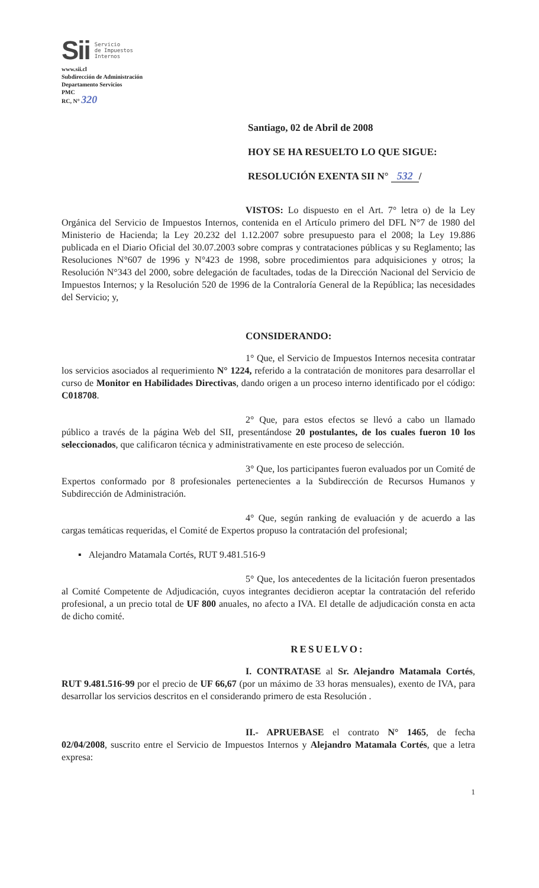Sii
Servicio
de Impuestos
Internos
www.sii.cl
Subdirección de Administración
Departamento Servicios
PMC
RC, N° 320
Santiago, 02 de Abril de 2008
HOY SE HA RESUELTO LO QUE SIGUE:
RESOLUCIÓN EXENTA SII N° 532 /
VISTOS: Lo dispuesto en el Art. 7° letra o) de la Ley Orgánica del Servicio de Impuestos Internos, contenida en el Artículo primero del DFL N°7 de 1980 del Ministerio de Hacienda; la Ley 20.232 del 1.12.2007 sobre presupuesto para el 2008; la Ley 19.886 publicada en el Diario Oficial del 30.07.2003 sobre compras y contrataciones públicas y su Reglamento; las Resoluciones N°607 de 1996 y N°423 de 1998, sobre procedimientos para adquisiciones y otros; la Resolución N°343 del 2000, sobre delegación de facultades, todas de la Dirección Nacional del Servicio de Impuestos Internos; y la Resolución 520 de 1996 de la Contraloría General de la República; las necesidades del Servicio; y,
CONSIDERANDO:
1° Que, el Servicio de Impuestos Internos necesita contratar los servicios asociados al requerimiento N° 1224, referido a la contratación de monitores para desarrollar el curso de Monitor en Habilidades Directivas, dando origen a un proceso interno identificado por el código: C018708.
2° Que, para estos efectos se llevó a cabo un llamado público a través de la página Web del SII, presentándose 20 postulantes, de los cuales fueron 10 los seleccionados, que calificaron técnica y administrativamente en este proceso de selección.
3° Que, los participantes fueron evaluados por un Comité de Expertos conformado por 8 profesionales pertenecientes a la Subdirección de Recursos Humanos y Subdirección de Administración.
4° Que, según ranking de evaluación y de acuerdo a las cargas temáticas requeridas, el Comité de Expertos propuso la contratación del profesional;
▪ Alejandro Matamala Cortés, RUT 9.481.516-9
5° Que, los antecedentes de la licitación fueron presentados al Comité Competente de Adjudicación, cuyos integrantes decidieron aceptar la contratación del referido profesional, a un precio total de UF 800 anuales, no afecto a IVA. El detalle de adjudicación consta en acta de dicho comité.
RESUELVO:
I. CONTRATASE al Sr. Alejandro Matamala Cortés, RUT 9.481.516-99 por el precio de UF 66,67 (por un máximo de 33 horas mensuales), exento de IVA, para desarrollar los servicios descritos en el considerando primero de esta Resolución .
II.- APRUEBASE el contrato N° 1465, de fecha 02/04/2008, suscrito entre el Servicio de Impuestos Internos y Alejandro Matamala Cortés, que a letra expresa:
1